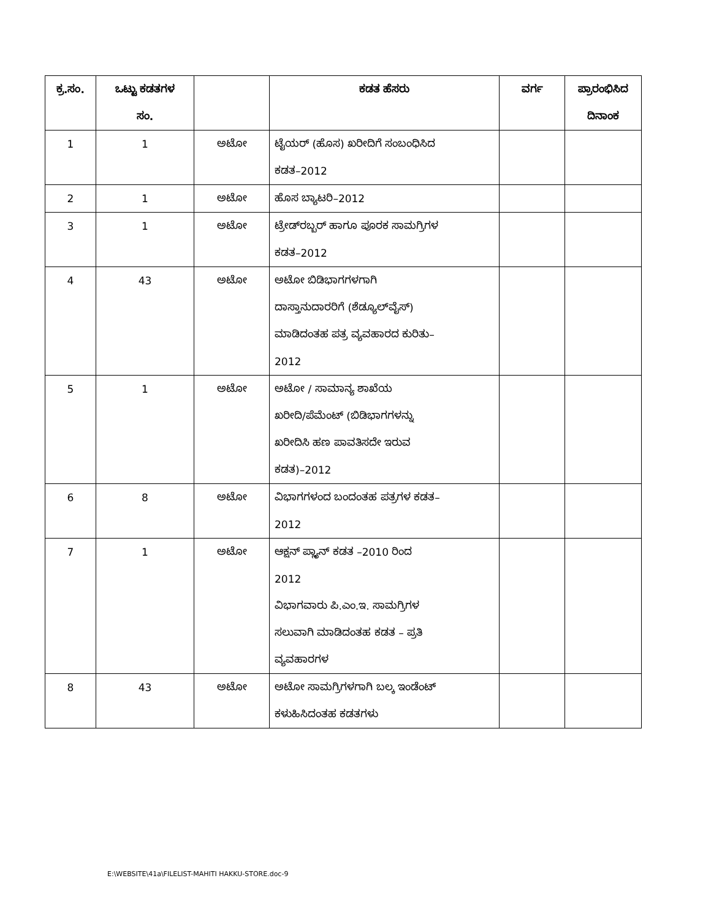| ಕ್ರ.ಸಂ. | ಒಟ್ಟು ಕಡತಗಳ ಸಂ. | | ಕಡತ ಹೆಸರು | ವರ್ಗ | ಪ್ರಾರಂಭಿಸಿದ ದಿನಾಂಕ |
| --- | --- | --- | --- | --- | --- |
| 1 | 1 | ಅಟೋ | ಟೈಯರ್ (ಹೊಸ) ಖರೀದಿಗೆ ಸಂಬಂಧಿಸಿದ ಕಡತ–2012 | | |
| 2 | 1 | ಅಟೋ | ಹೊಸ ಬ್ಯಾಟರಿ–2012 | | |
| 3 | 1 | ಅಟೋ | ಟ್ರೇಡ್‌ರಬ್ಬರ್ ಹಾಗೂ ಪೂರಕ ಸಾಮಗ್ರಿಗಳ ಕಡತ–2012 | | |
| 4 | 43 | ಅಟೋ | ಅಟೋ ಬಿಡಿಭಾಗಗಳಗಾಗಿ ದಾಸ್ತಾನುದಾರರಿಗೆ (ಶೆಡ್ಯೂಲ್‌ವೈಸ್) ಮಾಡಿದಂತಹ ಪತ್ರ ವ್ಯವಹಾರದ ಕುರಿತು– 2012 | | |
| 5 | 1 | ಅಟೋ | ಅಟೋ / ಸಾಮಾನ್ಯ ಶಾಖೆಯ ಖರೀದಿ/ಪೆಮೆಂಟ್ (ಬಿಡಿಭಾಗಗಳನ್ನು ಖರೀದಿಸಿ ಹಣ ಪಾವತಿಸದೇ ಇರುವ ಕಡತ)–2012 | | |
| 6 | 8 | ಅಟೋ | ವಿಭಾಗಗಳಂದ ಬಂದಂತಹ ಪತ್ರಗಳ ಕಡತ– 2012 | | |
| 7 | 1 | ಅಟೋ | ಆಕ್ಷನ್ ಪ್ಲ್ಯಾನ್ ಕಡತ –2010 ರಿಂದ 2012 ವಿಭಾಗವಾರು ಪಿ.ಎಂ.ಇ. ಸಾಮಗ್ರಿಗಳ ಸಲುವಾಗಿ ಮಾಡಿದಂತಹ ಕಡತ – ಪ್ರತಿ ವ್ಯವಹಾರಗಳ | | |
| 8 | 43 | ಅಟೋ | ಅಟೋ ಸಾಮಗ್ರಿಗಳಗಾಗಿ ಬಲ್ಕ ಇಂಡೆಂಟ್ ಕಳುಹಿಸಿದಂತಹ ಕಡತಗಳು | | |
E:\WEBSITE\41a\FILELIST-MAHITI HAKKU-STORE.doc-9